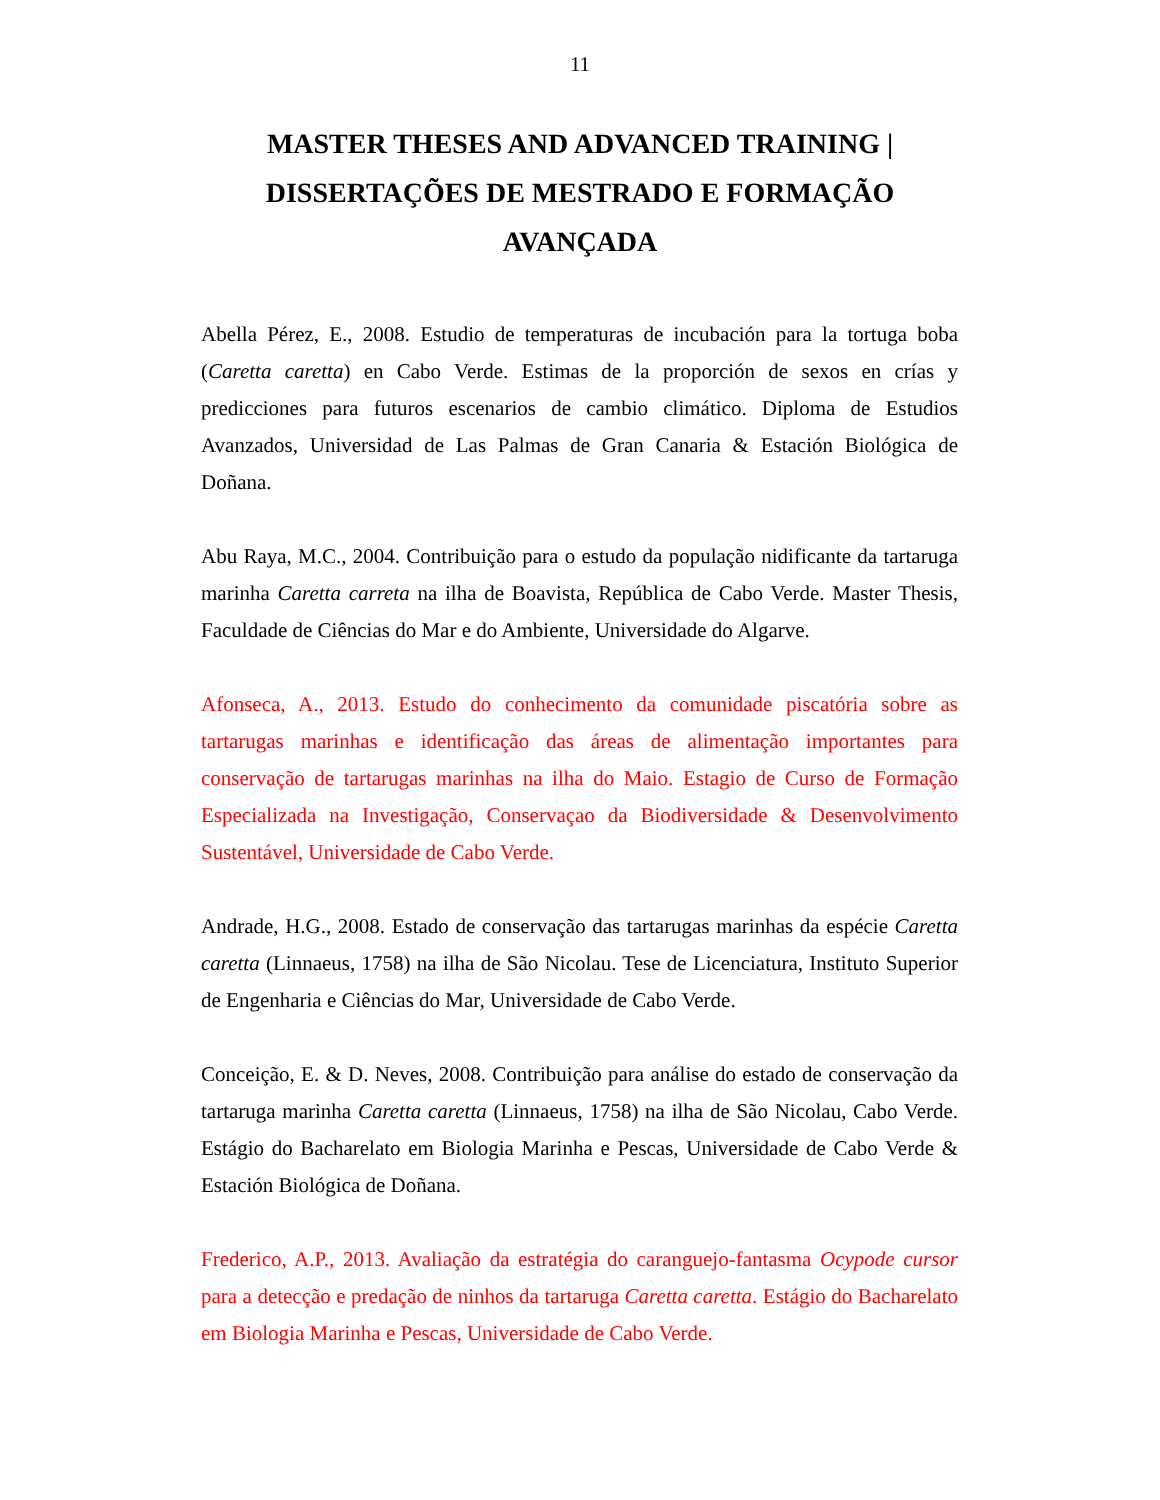11
MASTER THESES AND ADVANCED TRAINING | DISSERTAÇÕES DE MESTRADO E FORMAÇÃO AVANÇADA
Abella Pérez, E., 2008. Estudio de temperaturas de incubación para la tortuga boba (Caretta caretta) en Cabo Verde. Estimas de la proporción de sexos en crías y predicciones para futuros escenarios de cambio climático. Diploma de Estudios Avanzados, Universidad de Las Palmas de Gran Canaria & Estación Biológica de Doñana.
Abu Raya, M.C., 2004. Contribuição para o estudo da população nidificante da tartaruga marinha Caretta carreta na ilha de Boavista, República de Cabo Verde. Master Thesis, Faculdade de Ciências do Mar e do Ambiente, Universidade do Algarve.
Afonseca, A., 2013. Estudo do conhecimento da comunidade piscatória sobre as tartarugas marinhas e identificação das áreas de alimentação importantes para conservação de tartarugas marinhas na ilha do Maio. Estagio de Curso de Formação Especializada na Investigação, Conservaçao da Biodiversidade & Desenvolvimento Sustentável, Universidade de Cabo Verde.
Andrade, H.G., 2008. Estado de conservação das tartarugas marinhas da espécie Caretta caretta (Linnaeus, 1758) na ilha de São Nicolau. Tese de Licenciatura, Instituto Superior de Engenharia e Ciências do Mar, Universidade de Cabo Verde.
Conceição, E. & D. Neves, 2008. Contribuição para análise do estado de conservação da tartaruga marinha Caretta caretta (Linnaeus, 1758) na ilha de São Nicolau, Cabo Verde. Estágio do Bacharelato em Biologia Marinha e Pescas, Universidade de Cabo Verde & Estación Biológica de Doñana.
Frederico, A.P., 2013. Avaliação da estratégia do caranguejo-fantasma Ocypode cursor para a detecção e predação de ninhos da tartaruga Caretta caretta. Estágio do Bacharelato em Biologia Marinha e Pescas, Universidade de Cabo Verde.